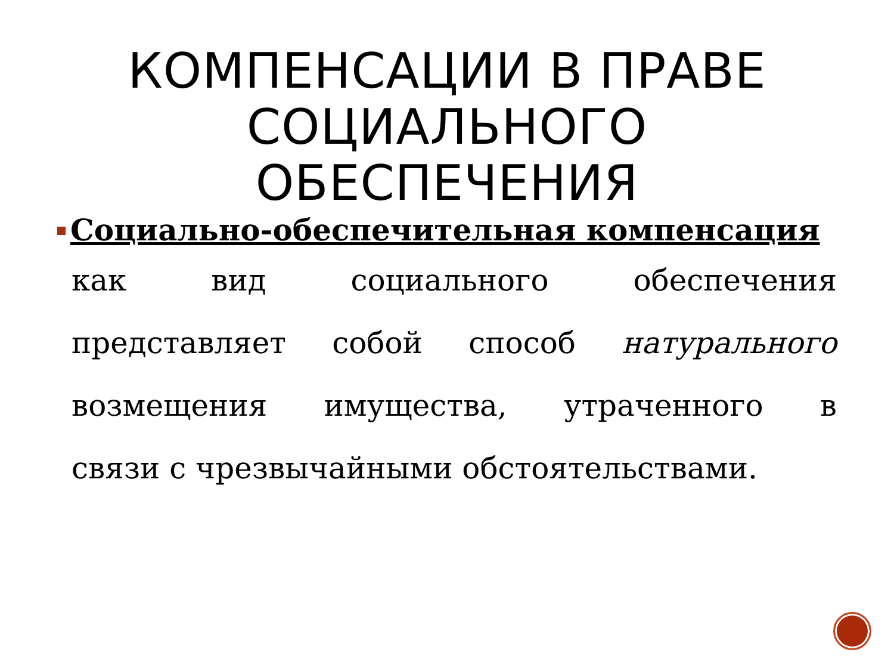КОМПЕНСАЦИИ В ПРАВЕ
СОЦИАЛЬНОГО
ОБЕСПЕЧЕНИЯ
Социально-обеспечительная компенсация
как вид социального обеспечения
представляет собой способ натурального
возмещения имущества, утраченного в
связи с чрезвычайными обстоятельствами.